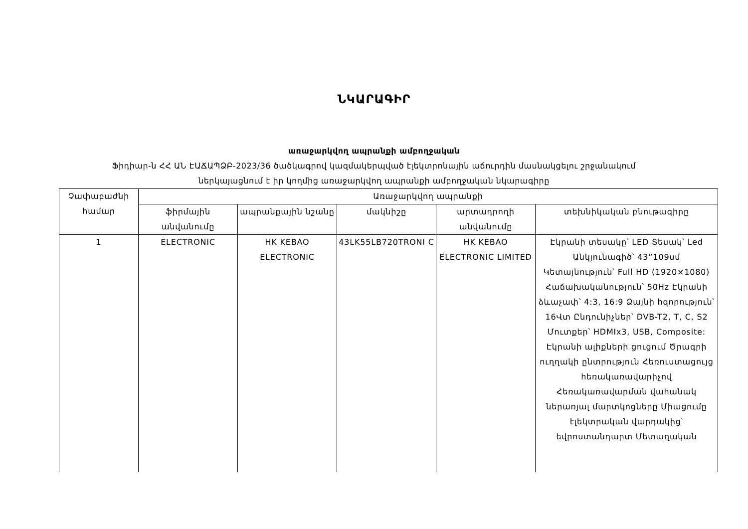ՆԿԱՐԱԳԻՐ
առաջարկվող ապրանքի ամբողջական
Ֆիդիար-ն ՀՀ ԱՆ ԷԱՃԱՊՁԲ-2023/36 ծածկագրով կազմակերպված էլեկտրոնային աճուրդին մասնակցելու շրջանակում
ներկայացնում է իր կողմից առաջարկվող ապրանքի ամբողջական նկարագիրը
| Չափաբաժնի համար | Առաջարկվող ապրանքի | | | | |
| --- | --- | --- | --- | --- | --- |
| | ֆիրմային անվանումը | ապրանքային նշանը | մակնիշը | արտադրողի անվանումը | տեխնիկական բնութագիրը |
| 1 | ELECTRONIC | HK KEBAO ELECTRONIC | 43LK55LB720TRONI C | HK KEBAO ELECTRONIC LIMITED | Էկրանի տեսակը՝ LED Տեսակ՝ Led Անկյունագիծ՝ 43”109սմ Կետայնություն՝ Full HD (1920×1080) Հաճախականություն՝ 50Hz Էկրանի ձևաչափ՝ 4:3, 16:9 Ձայնի հզորություն՝ 16Վտ Ընդունիչներ՝ DVB-T2, T, C, S2 Մուտքեր՝ HDMIx3, USB, Composite: Էկրանի ալիքների ցուցում Ծրագրի ուղղակի ընտրություն Հեռուստացույց հեռակառավարիչով Հեռակառավարման վահանակ ներառյալ մարտկոցները Միացումը էլեկտրական վարդակից՝ եվրոստանդարտ Մետաղական |